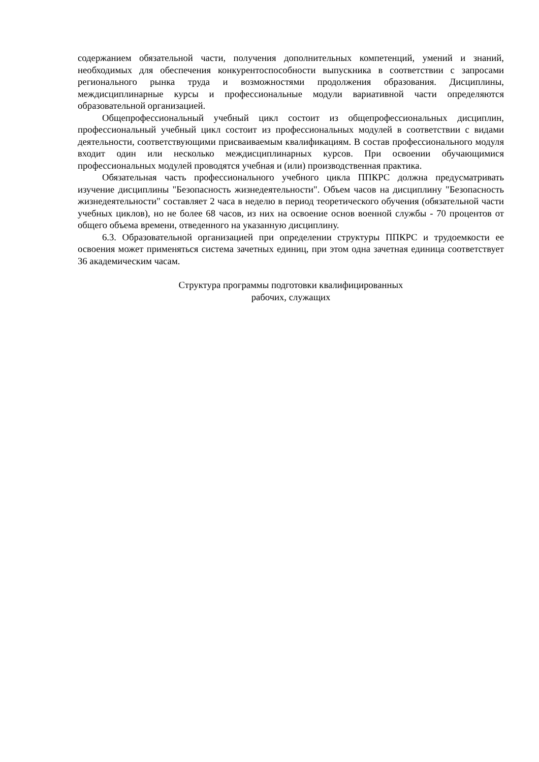содержанием обязательной части, получения дополнительных компетенций, умений и знаний, необходимых для обеспечения конкурентоспособности выпускника в соответствии с запросами регионального рынка труда и возможностями продолжения образования. Дисциплины, междисциплинарные курсы и профессиональные модули вариативной части определяются образовательной организацией.
Общепрофессиональный учебный цикл состоит из общепрофессиональных дисциплин, профессиональный учебный цикл состоит из профессиональных модулей в соответствии с видами деятельности, соответствующими присваиваемым квалификациям. В состав профессионального модуля входит один или несколько междисциплинарных курсов. При освоении обучающимися профессиональных модулей проводятся учебная и (или) производственная практика.
Обязательная часть профессионального учебного цикла ППКРС должна предусматривать изучение дисциплины "Безопасность жизнедеятельности". Объем часов на дисциплину "Безопасность жизнедеятельности" составляет 2 часа в неделю в период теоретического обучения (обязательной части учебных циклов), но не более 68 часов, из них на освоение основ военной службы - 70 процентов от общего объема времени, отведенного на указанную дисциплину.
6.3. Образовательной организацией при определении структуры ППКРС и трудоемкости ее освоения может применяться система зачетных единиц, при этом одна зачетная единица соответствует 36 академическим часам.
Структура программы подготовки квалифицированных
рабочих, служащих